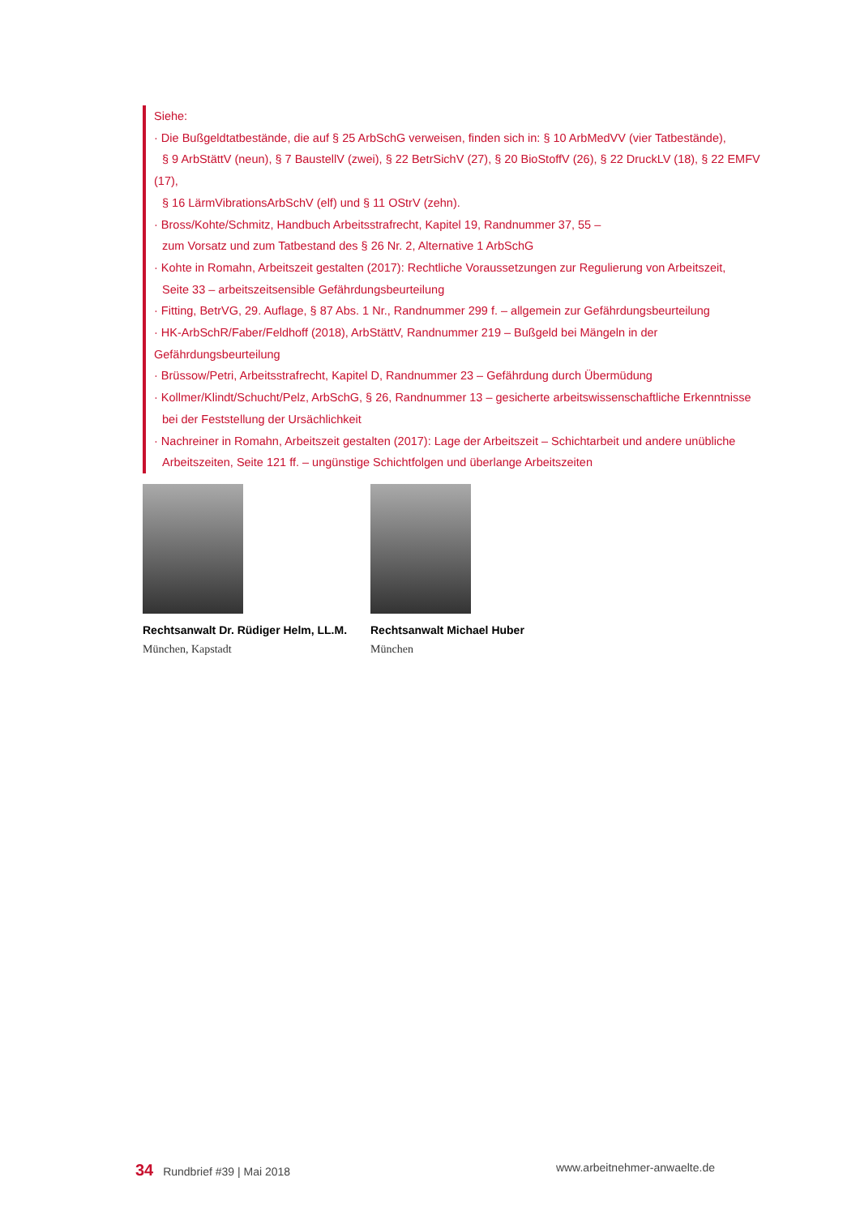Siehe:
· Die Bußgeldtatbestände, die auf § 25 ArbSchG verweisen, finden sich in: § 10 ArbMedVV (vier Tatbestände),
§ 9 ArbStättV (neun), § 7 BaustellV (zwei), § 22 BetrSichV (27), § 20 BioStoffV (26), § 22 DruckLV (18), § 22 EMFV (17),
§ 16 LärmVibrationsArbSchV (elf) und § 11 OStrV (zehn).
· Bross/Kohte/Schmitz, Handbuch Arbeitsstrafrecht, Kapitel 19, Randnummer 37, 55 –
zum Vorsatz und zum Tatbestand des § 26 Nr. 2, Alternative 1 ArbSchG
· Kohte in Romahn, Arbeitszeit gestalten (2017): Rechtliche Voraussetzungen zur Regulierung von Arbeitszeit,
Seite 33 – arbeitszeitsensible Gefährdungsbeurteilung
· Fitting, BetrVG, 29. Auflage, § 87 Abs. 1 Nr., Randnummer 299 f. – allgemein zur Gefährdungsbeurteilung
· HK-ArbSchR/Faber/Feldhoff (2018), ArbStättV, Randnummer 219 – Bußgeld bei Mängeln in der Gefährdungsbeurteilung
· Brüssow/Petri, Arbeitsstrafrecht, Kapitel D, Randnummer 23 – Gefährdung durch Übermüdung
· Kollmer/Klindt/Schucht/Pelz, ArbSchG, § 26, Randnummer 13 – gesicherte arbeitswissenschaftliche Erkenntnisse
bei der Feststellung der Ursächlichkeit
· Nachreiner in Romahn, Arbeitszeit gestalten (2017): Lage der Arbeitszeit – Schichtarbeit und andere unübliche
Arbeitszeiten, Seite 121 ff. – ungünstige Schichtfolgen und überlange Arbeitszeiten
Rechtsanwalt Dr. Rüdiger Helm, LL.M.
München, Kapstadt
Rechtsanwalt Michael Huber
München
34 Rundbrief #39 | Mai 2018 www.arbeitnehmer-anwaelte.de